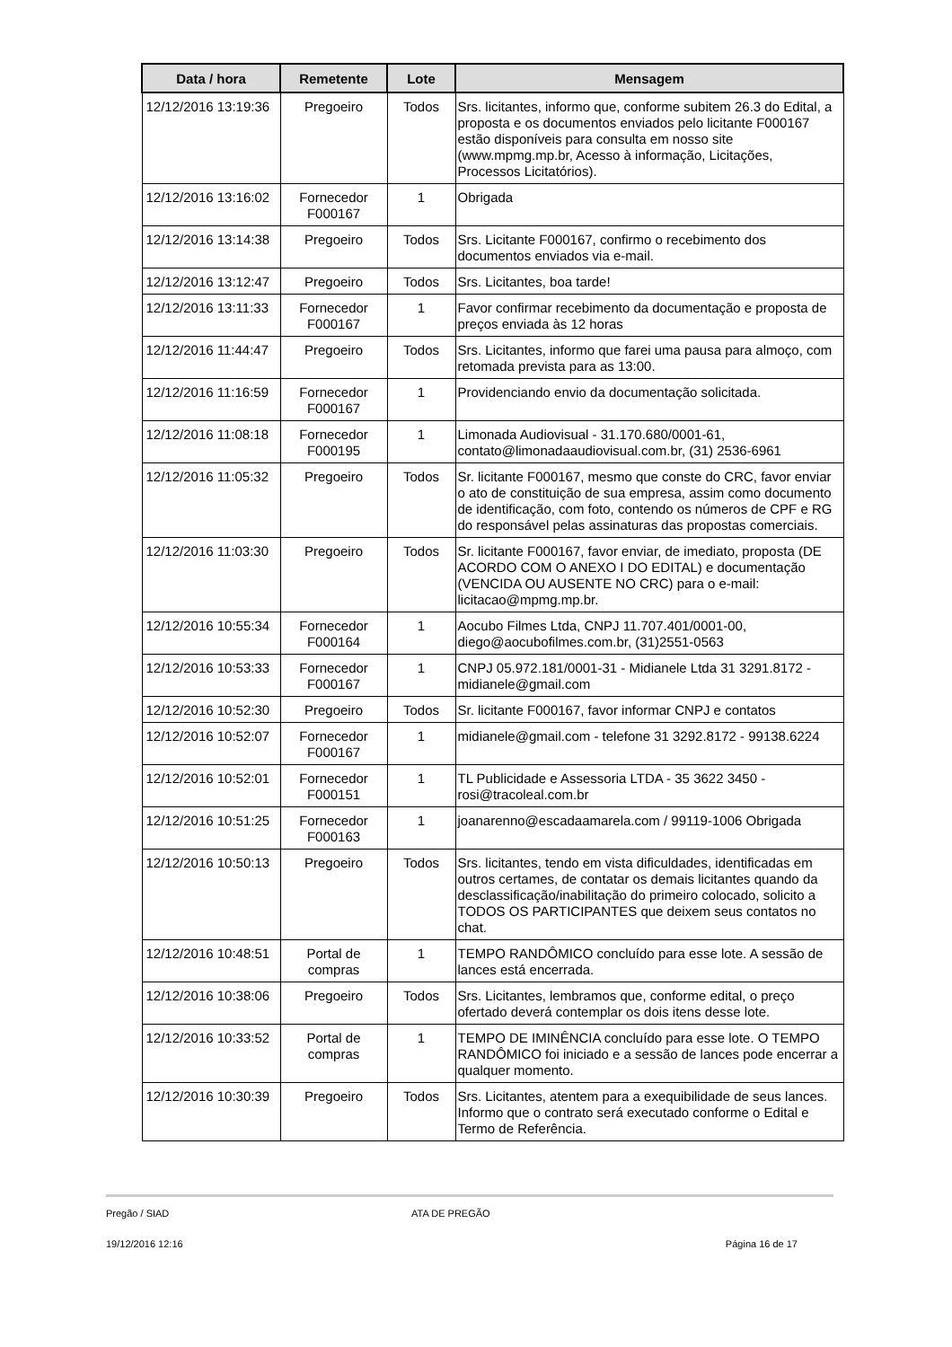| Data / hora | Remetente | Lote | Mensagem |
| --- | --- | --- | --- |
| 12/12/2016 13:19:36 | Pregoeiro | Todos | Srs. licitantes, informo que, conforme subitem 26.3 do Edital, a proposta e os documentos enviados pelo licitante F000167 estão disponíveis para consulta em nosso site (www.mpmg.mp.br, Acesso à informação, Licitações, Processos Licitatórios). |
| 12/12/2016 13:16:02 | Fornecedor F000167 | 1 | Obrigada |
| 12/12/2016 13:14:38 | Pregoeiro | Todos | Srs. Licitante F000167, confirmo o recebimento dos documentos enviados via e-mail. |
| 12/12/2016 13:12:47 | Pregoeiro | Todos | Srs. Licitantes, boa tarde! |
| 12/12/2016 13:11:33 | Fornecedor F000167 | 1 | Favor confirmar recebimento da documentação e proposta de preços enviada às 12 horas |
| 12/12/2016 11:44:47 | Pregoeiro | Todos | Srs. Licitantes, informo que farei uma pausa para almoço, com retomada prevista para as 13:00. |
| 12/12/2016 11:16:59 | Fornecedor F000167 | 1 | Providenciando envio da documentação solicitada. |
| 12/12/2016 11:08:18 | Fornecedor F000195 | 1 | Limonada Audiovisual - 31.170.680/0001-61, contato@limonadaaudiovisual.com.br, (31) 2536-6961 |
| 12/12/2016 11:05:32 | Pregoeiro | Todos | Sr. licitante F000167, mesmo que conste do CRC, favor enviar o ato de constituição de sua empresa, assim como documento de identificação, com foto, contendo os números de CPF e RG do responsável pelas assinaturas das propostas comerciais. |
| 12/12/2016 11:03:30 | Pregoeiro | Todos | Sr. licitante F000167, favor enviar, de imediato, proposta (DE ACORDO COM O ANEXO I DO EDITAL) e documentação (VENCIDA OU AUSENTE NO CRC) para o e-mail: licitacao@mpmg.mp.br. |
| 12/12/2016 10:55:34 | Fornecedor F000164 | 1 | Aocubo Filmes Ltda, CNPJ 11.707.401/0001-00, diego@aocubofilmes.com.br, (31)2551-0563 |
| 12/12/2016 10:53:33 | Fornecedor F000167 | 1 | CNPJ 05.972.181/0001-31 - Midianele Ltda 31 3291.8172 - midianele@gmail.com |
| 12/12/2016 10:52:30 | Pregoeiro | Todos | Sr. licitante F000167, favor informar CNPJ e contatos |
| 12/12/2016 10:52:07 | Fornecedor F000167 | 1 | midianele@gmail.com - telefone 31 3292.8172 - 99138.6224 |
| 12/12/2016 10:52:01 | Fornecedor F000151 | 1 | TL Publicidade e Assessoria LTDA - 35 3622 3450 - rosi@tracoleal.com.br |
| 12/12/2016 10:51:25 | Fornecedor F000163 | 1 | joanarenno@escadaamarela.com / 99119-1006 Obrigada |
| 12/12/2016 10:50:13 | Pregoeiro | Todos | Srs. licitantes, tendo em vista dificuldades, identificadas em outros certames, de contatar os demais licitantes quando da desclassificação/inabilitação do primeiro colocado, solicito a TODOS OS PARTICIPANTES que deixem seus contatos no chat. |
| 12/12/2016 10:48:51 | Portal de compras | 1 | TEMPO RANDÔMICO concluído para esse lote. A sessão de lances está encerrada. |
| 12/12/2016 10:38:06 | Pregoeiro | Todos | Srs. Licitantes, lembramos que, conforme edital, o preço ofertado deverá contemplar os dois itens desse lote. |
| 12/12/2016 10:33:52 | Portal de compras | 1 | TEMPO DE IMINÊNCIA concluído para esse lote. O TEMPO RANDÔMICO foi iniciado e a sessão de lances pode encerrar a qualquer momento. |
| 12/12/2016 10:30:39 | Pregoeiro | Todos | Srs. Licitantes, atentem para a exequibilidade de seus lances. Informo que o contrato será executado conforme o Edital e Termo de Referência. |
Pregão / SIAD ATA DE PREGÃO
19/12/2016 12:16 Página 16 de 17